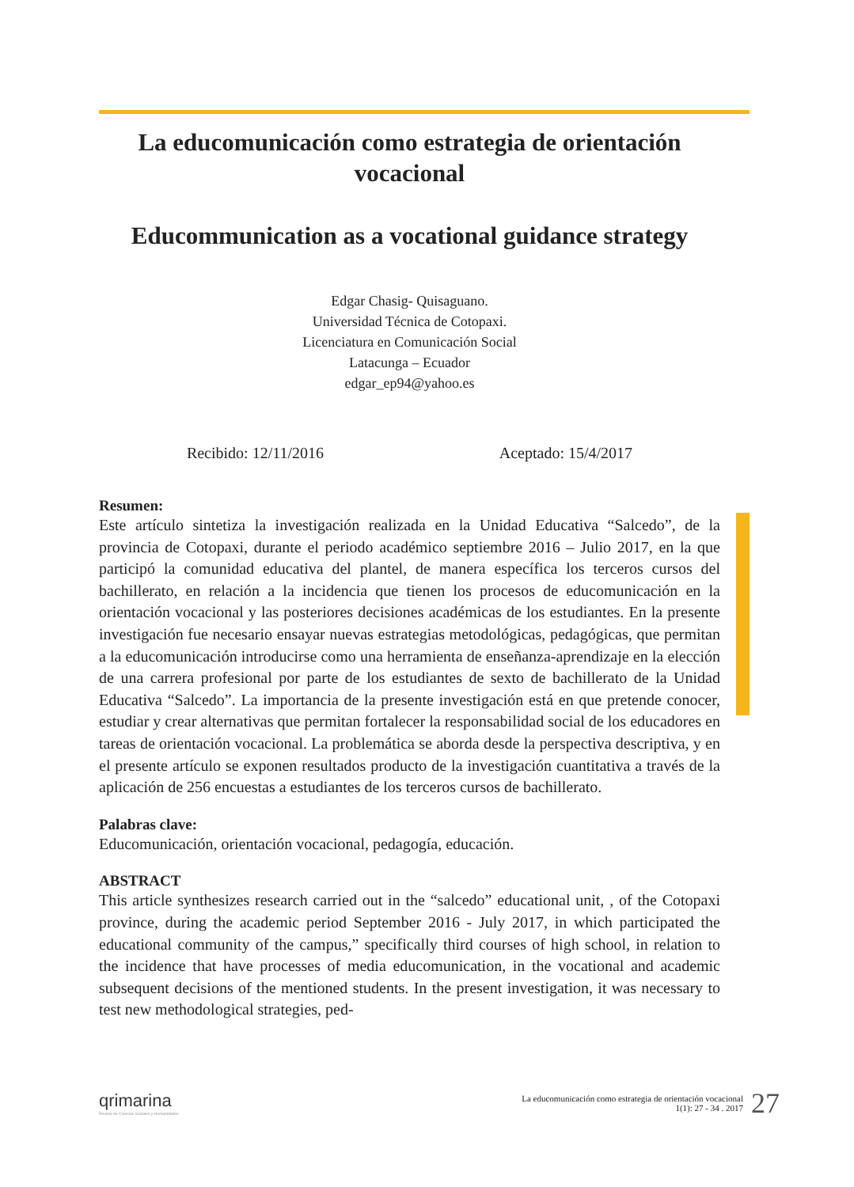La educomunicación como estrategia de orientación vocacional
Educommunication as a vocational guidance strategy
Edgar Chasig- Quisaguano.
Universidad Técnica de Cotopaxi.
Licenciatura en Comunicación Social
Latacunga – Ecuador
edgar_ep94@yahoo.es
Recibido: 12/11/2016 Aceptado: 15/4/2017
Resumen:
Este artículo sintetiza la investigación realizada en la Unidad Educativa “Salcedo”, de la provincia de Cotopaxi, durante el periodo académico septiembre 2016 – Julio 2017, en la que participó la comunidad educativa del plantel, de manera específica los terceros cursos del bachillerato, en relación a la incidencia que tienen los procesos de educomunicación en la orientación vocacional y las posteriores decisiones académicas de los estudiantes. En la presente investigación fue necesario ensayar nuevas estrategias metodológicas, pedagógicas, que permitan a la educomunicación introducirse como una herramienta de enseñanza-aprendizaje en la elección de una carrera profesional por parte de los estudiantes de sexto de bachillerato de la Unidad Educativa “Salcedo”. La importancia de la presente investigación está en que pretende conocer, estudiar y crear alternativas que permitan fortalecer la responsabilidad social de los educadores en tareas de orientación vocacional. La problemática se aborda desde la perspectiva descriptiva, y en el presente artículo se exponen resultados producto de la investigación cuantitativa a través de la aplicación de 256 encuestas a estudiantes de los terceros cursos de bachillerato.
Palabras clave:
Educomunicación, orientación vocacional, pedagogía, educación.
ABSTRACT
This article synthesizes research carried out in the “salcedo” educational unit, , of the Cotopaxi province, during the academic period September 2016 - July 2017, in which participated the educational community of the campus,” specifically third courses of high school, in relation to the incidence that have processes of media educomunication, in the vocational and academic subsequent decisions of the mentioned students. In the present investigation, it was necessary to test new methodological strategies, ped-
qrimarina
Revista de Ciencias Sociales y Humanidades
La educomunicación como estrategia de orientación vocacional
1(1): 27 - 34 . 2017
27